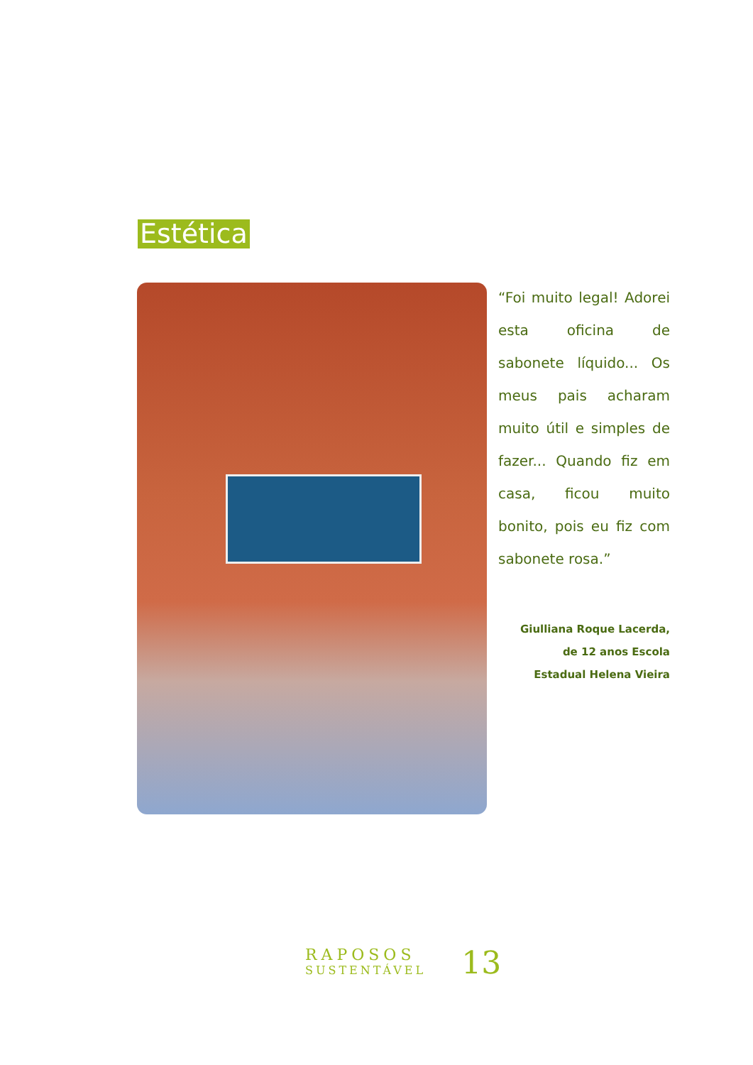Estética
“Foi muito legal! Adorei esta oficina de sabonete líquido... Os meus pais acharam muito útil e simples de fazer... Quando fiz em casa, ficou muito bonito, pois eu fiz com sabonete rosa.”
Giulliana Roque Lacerda,
de 12 anos Escola
Estadual Helena Vieira
RAPOSOS
SUSTENTÁVEL
13